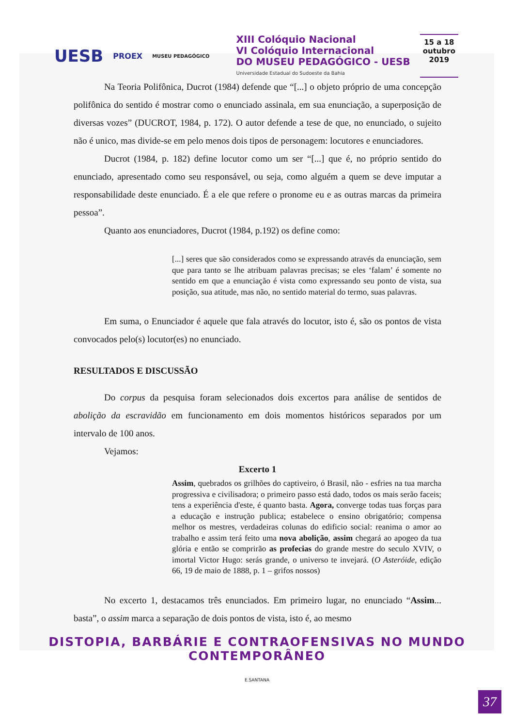UESB PROEX MUSEU PEDAGÓGICO
XIII Colóquio Nacional
VI Colóquio Internacional
DO MUSEU PEDAGÓGICO - UESB
Universidade Estadual do Sudoeste da Bahia
15 a 18
outubro
2019
Na Teoria Polifônica, Ducrot (1984) defende que “[...] o objeto próprio de uma concepção polifônica do sentido é mostrar como o enunciado assinala, em sua enunciação, a superposição de diversas vozes” (DUCROT, 1984, p. 172). O autor defende a tese de que, no enunciado, o sujeito não é unico, mas divide-se em pelo menos dois tipos de personagem: locutores e enunciadores.
Ducrot (1984, p. 182) define locutor como um ser “[...] que é, no próprio sentido do enunciado, apresentado como seu responsável, ou seja, como alguém a quem se deve imputar a responsabilidade deste enunciado. É a ele que refere o pronome eu e as outras marcas da primeira pessoa”.
Quanto aos enunciadores, Ducrot (1984, p.192) os define como:
[...] seres que são considerados como se expressando através da enunciação, sem que para tanto se lhe atribuam palavras precisas; se eles ‘falam’ é somente no sentido em que a enunciação é vista como expressando seu ponto de vista, sua posição, sua atitude, mas não, no sentido material do termo, suas palavras.
Em suma, o Enunciador é aquele que fala através do locutor, isto é, são os pontos de vista convocados pelo(s) locutor(es) no enunciado.
RESULTADOS E DISCUSSÃO
Do corpus da pesquisa foram selecionados dois excertos para análise de sentidos de abolição da escravidão em funcionamento em dois momentos históricos separados por um intervalo de 100 anos.
Vejamos:
Excerto 1
Assim, quebrados os grilhões do captiveiro, ó Brasil, não - esfries na tua marcha progressiva e civilisadora; o primeiro passo está dado, todos os mais serão faceis; tens a experiência d'este, é quanto basta. Agora, converge todas tuas forças para a educação e instrução publica; estabelece o ensino obrigatório; compensa melhor os mestres, verdadeiras colunas do edificio social: reanima o amor ao trabalho e assim terá feito uma nova abolição, assim chegará ao apogeo da tua glória e então se comprirão as profecias do grande mestre do seculo XVIV, o imortal Victor Hugo: serás grande, o universo te invejará. (O Asteróide, edição 66, 19 de maio de 1888, p. 1 – grifos nossos)
No excerto 1, destacamos três enunciados. Em primeiro lugar, no enunciado “Assim... basta”, o assim marca a separação de dois pontos de vista, isto é, ao mesmo
DISTOPIA, BARBÁRIE E CONTRAOFENSIVAS NO MUNDO CONTEMPORÂNEO
E.SANTANA
37